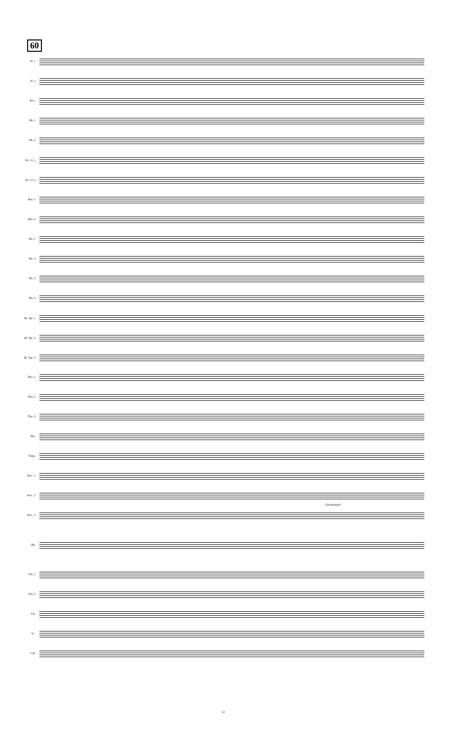60
Fl. 1
Fl. 2
Picc.
Ob. 1
Ob. 2
B♭ Cl. 1
B♭ Cl. 2
Bsn. 1
Bsn. 2
Hn. 1
Hn. 2
Hn. 3
Hn. 4
B♭ Tpt. 1
B♭ Tpt. 2
B♭ Tpt. 3
Tbn. 1
Tbn. 2
Tbn. 3
Tba.
Timp.
Perc. 1
Perc. 2
Perc. 3
Hp.
Vln. 1
Vln. 2
Vla.
Vc.
C.B.
Glockenspiel
12